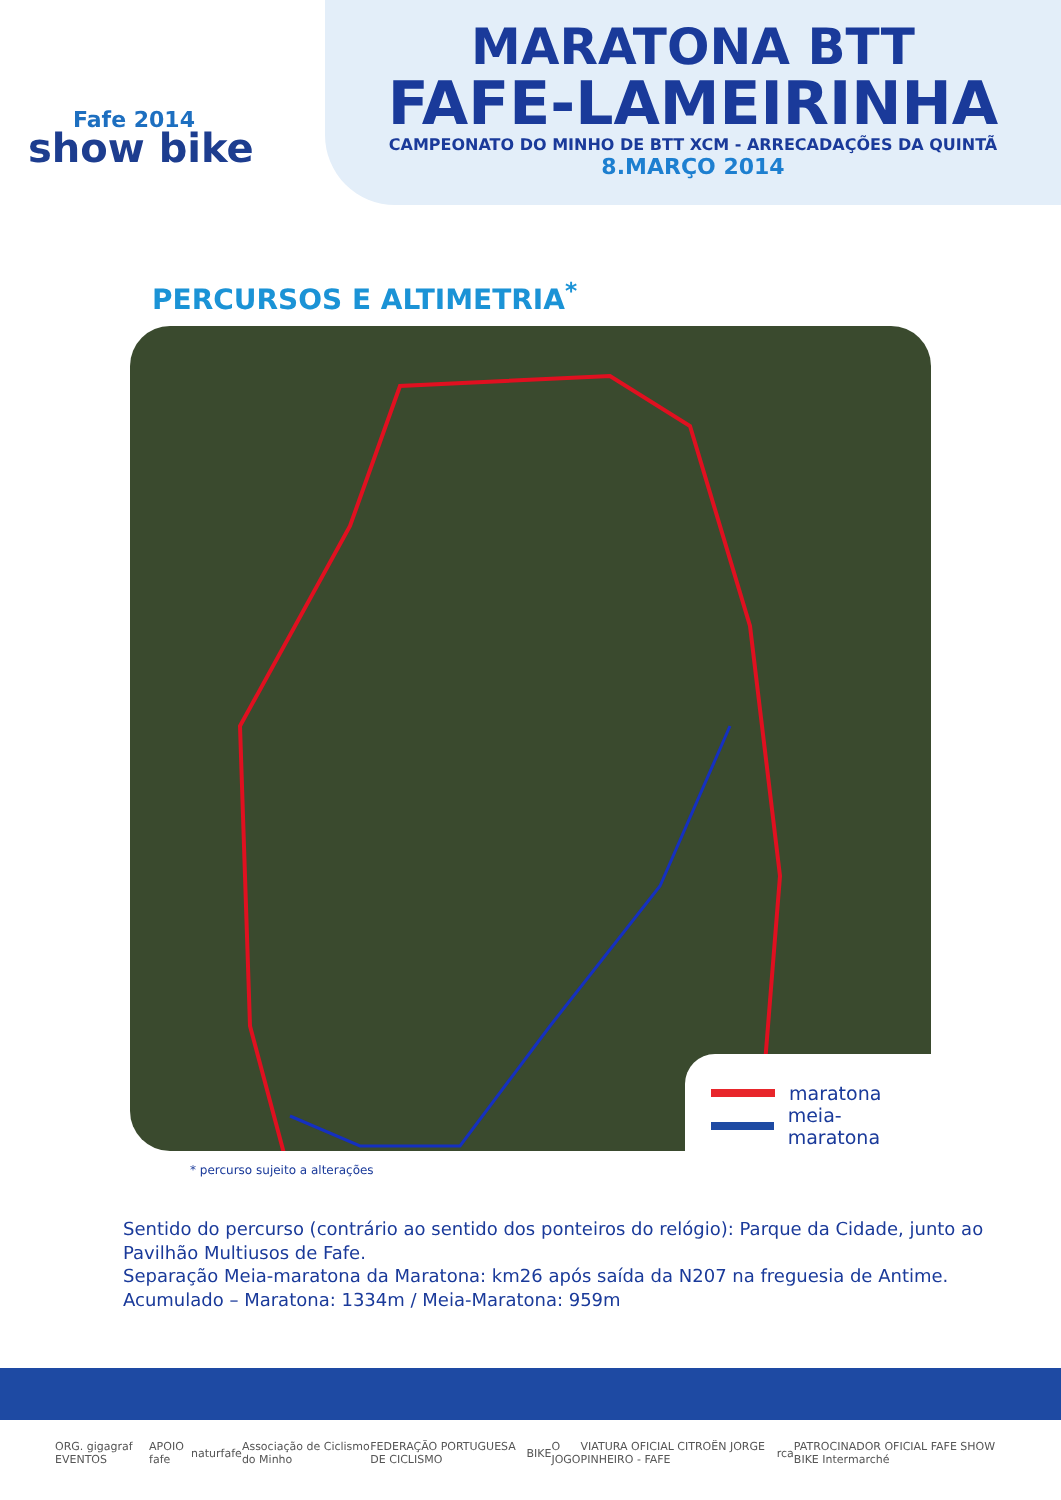Fafe 2014
show bike
MARATONA BTT
FAFE-LAMEIRINHA
CAMPEONATO DO MINHO DE BTT XCM - ARRECADAÇÕES DA QUINTÃ
8.MARÇO 2014
PERCURSOS E ALTIMETRIA<sup>*</sup>
maratona
meia-maratona
* percurso sujeito a alterações
Sentido do percurso (contrário ao sentido dos ponteiros do relógio): Parque da Cidade, junto ao Pavilhão Multiusos de Fafe.
Separação Meia-maratona da Maratona: km26 após saída da N207 na freguesia de Antime.
Acumulado – Maratona: 1334m / Meia-Maratona: 959m
ORG. gigagraf EVENTOS APOIO fafe naturfafe Associação de Ciclismo do Minho FEDERAÇÃO PORTUGUESA DE CICLISMO BIKE O JOGO VIATURA OFICIAL CITROËN JORGE PINHEIRO - FAFE rca PATROCINADOR OFICIAL FAFE SHOW BIKE Intermarché